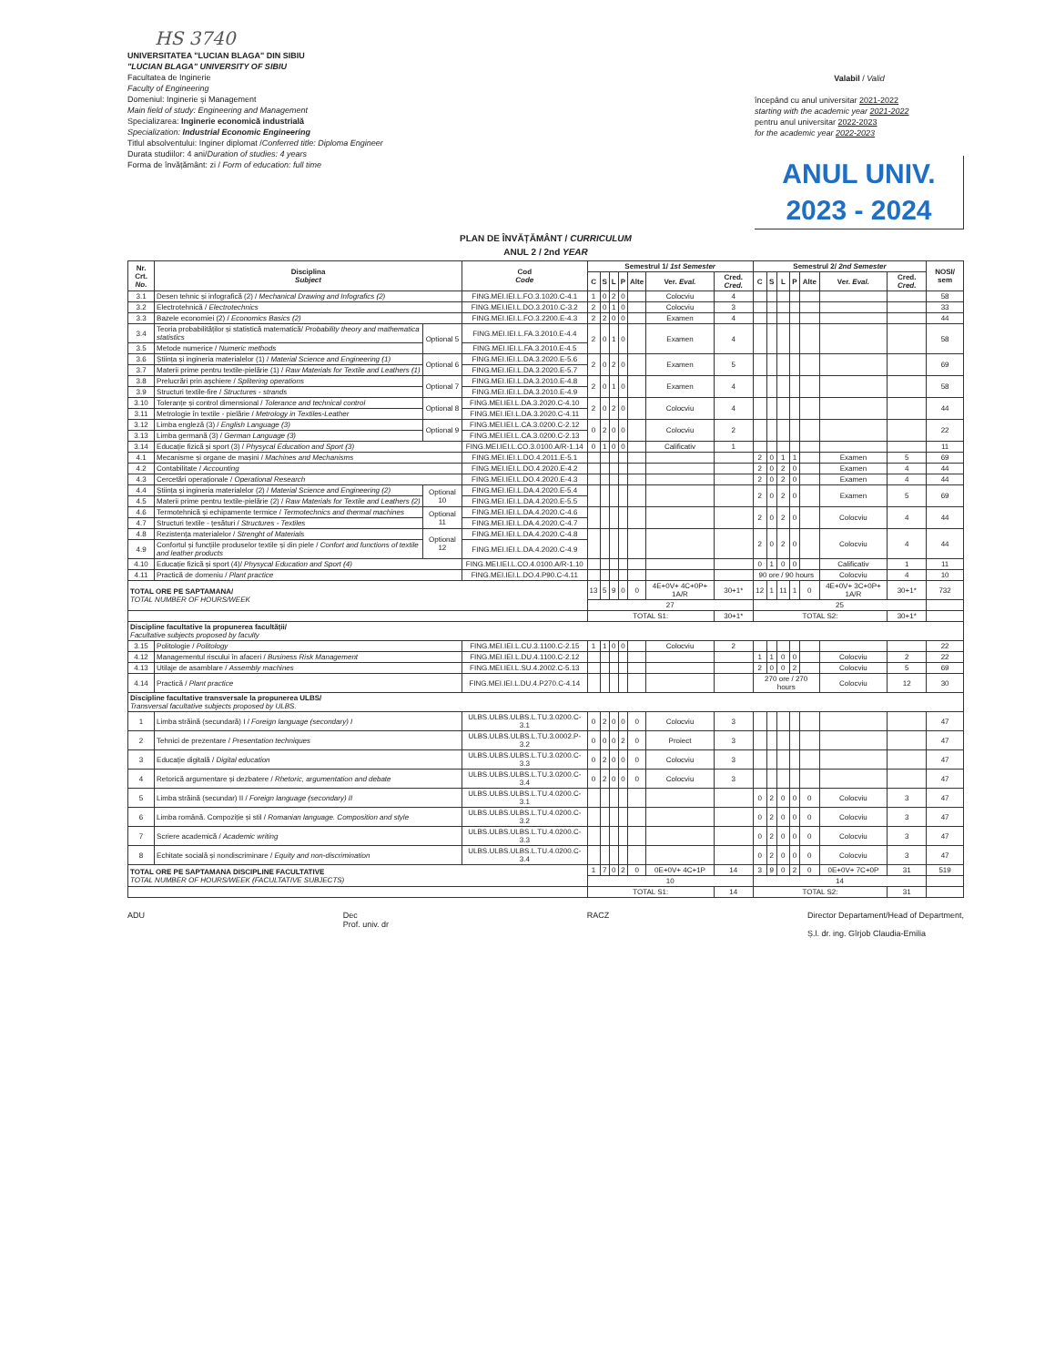HS 3740
UNIVERSITATEA "LUCIAN BLAGA" DIN SIBIU
"LUCIAN BLAGA" UNIVERSITY OF SIBIU
Facultatea de Inginerie
Faculty of Engineering
Domeniul: Inginerie și Management
Main field of study: Engineering and Management
Specializarea: Inginerie economică industrială
Specialization: Industrial Economic Engineering
Titlul absolventului: Inginer diplomat /Conferred title: Diploma Engineer
Durata studiilor: 4 ani/Duration of studies: 4 years
Forma de învățământ: zi / Form of education: full time
Valabil / Valid
începând cu anul universitar 2021-2022
starting with the academic year 2021-2022
pentru anul universitar 2022-2023
for the academic year 2022-2023
ANUL UNIV.
2023 - 2024
PLAN DE ÎNVĂȚĂMÂNT / CURRICULUM
ANUL 2 / 2nd YEAR
| Nr. Crt. No. | Disciplina Subject | | Cod Code | Semestrul 1/ 1st Semester | | | | | | | Semestrul 2/ 2nd Semester | | | | | | | NOSI/ sem |
| --- | --- | --- | --- | --- | --- | --- | --- | --- | --- | --- | --- | --- | --- | --- | --- | --- | --- | --- |
| | | | | C | S | L | P | Alte | Ver. Eval. | Cred. Cred. | C | S | L | P | Alte | Ver. Eval. | Cred. Cred. | |
| 3.1 | Desen tehnic și infografică (2) / Mechanical Drawing and Infografics (2) | | FING.MEI.IEI.L.FO.3.1020.C-4.1 | 1 | 0 | 2 | 0 | | Colocviu | 4 | | | | | | | | 58 |
| 3.2 | Electrotehnică / Electrotechnics | | FING.MEI.IEI.L.DO.3.2010.C-3.2 | 2 | 0 | 1 | 0 | | Colocviu | 3 | | | | | | | | 33 |
| 3.3 | Bazele economiei (2) / Economics Basics (2) | | FING.MEI.IEI.L.FO.3.2200.E-4.3 | 2 | 2 | 0 | 0 | | Examen | 4 | | | | | | | | 44 |
| 3.4 | Teoria probabilităților și statistică matematică/ Probability theory and mathematica statistics | Optional 5 | FING.MEI.IEI.L.FA.3.2010.E-4.4 | 2 | 0 | 1 | 0 | | Examen | 4 | | | | | | | | 58 |
| 3.5 | Metode numerice / Numeric methods | | FING.MEI.IEI.L.FA.3.2010.E-4.5 | | | | | | | | | | | | | | | |
| 3.6 | Știința și ingineria materialelor (1) / Material Science and Engineering (1) | Optional 6 | FING.MEI.IEI.L.DA.3.2020.E-5.6 | 2 | 0 | 2 | 0 | | Examen | 5 | | | | | | | | 69 |
| 3.7 | Materii prime pentru textile-pielărie (1) / Raw Materials for Textile and Leathers (1) | | FING.MEI.IEI.L.DA.3.2020.E-5.7 | | | | | | | | | | | | | | | |
| 3.8 | Prelucrări prin așchiere / Splitering operations | Optional 7 | FING.MEI.IEI.L.DA.3.2010.E-4.8 | 2 | 0 | 1 | 0 | | Examen | 4 | | | | | | | | 58 |
| 3.9 | Structuri textile-fire / Structures - strands | | FING.MEI.IEI.L.DA.3.2010.E-4.9 | | | | | | | | | | | | | | | |
| 3.10 | Toleranțe și control dimensional / Tolerance and technical control | Optional 8 | FING.MEI.IEI.L.DA.3.2020.C-4.10 | 2 | 0 | 2 | 0 | | Colocviu | 4 | | | | | | | | 44 |
| 3.11 | Metrologie în textile - pielărie / Metrology in Textiles-Leather | | FING.MEI.IEI.L.DA.3.2020.C-4.11 | | | | | | | | | | | | | | | |
| 3.12 | Limba engleză (3) / English Language (3) | Optional 9 | FING.MEI.IEI.L.CA.3.0200.C-2.12 | 0 | 2 | 0 | 0 | | Colocviu | 2 | | | | | | | | 22 |
| 3.13 | Limba germană (3) / German Language (3) | | FING.MEI.IEI.L.CA.3.0200.C-2.13 | | | | | | | | | | | | | | | |
| 3.14 | Educație fizică și sport (3) / Physycal Education and Sport (3) | | FING.MEI.IEI.L.CO.3.0100.A/R-1.14 | 0 | 1 | 0 | 0 | | Calificativ | 1 | | | | | | | | 11 |
| 4.1 | Mecanisme și organe de mașini / Machines and Mechanisms | | FING.MEI.IEI.L.DO.4.2011.E-5.1 | | | | | | | | 2 | 0 | 1 | 1 | | Examen | 5 | 69 |
| 4.2 | Contabilitate / Accounting | | FING.MEI.IEI.L.DO.4.2020.E-4.2 | | | | | | | | 2 | 0 | 2 | 0 | | Examen | 4 | 44 |
| 4.3 | Cercetări operaționale / Operational Research | | FING.MEI.IEI.L.DO.4.2020.E-4.3 | | | | | | | | 2 | 0 | 2 | 0 | | Examen | 4 | 44 |
| 4.4 | Știința și ingineria materialelor (2) / Material Science and Engineering (2) | Optional 10 | FING.MEI.IEI.L.DA.4.2020.E-5.4 | | | | | | | | 2 | 0 | 2 | 0 | | Examen | 5 | 69 |
| 4.5 | Materii prime pentru textile-pielărie (2) / Raw Materials for Textile and Leathers (2) | | FING.MEI.IEI.L.DA.4.2020.E-5.5 | | | | | | | | | | | | | | | |
| 4.6 | Termotehnică și echipamente termice / Termotechnics and thermal machines | Optional 11 | FING.MEI.IEI.L.DA.4.2020.C-4.6 | | | | | | | | 2 | 0 | 2 | 0 | | Colocviu | 4 | 44 |
| 4.7 | Structuri textile - țesături / Structures - Textiles | | FING.MEI.IEI.L.DA.4.2020.C-4.7 | | | | | | | | | | | | | | | |
| 4.8 | Rezistența materialelor / Strenght of Materials | Optional 12 | FING.MEI.IEI.L.DA.4.2020.C-4.8 | | | | | | | | 2 | 0 | 2 | 0 | | Colocviu | 4 | 44 |
| 4.9 | Confortul și funcțiile produselor textile și din piele / Confort and functions of textile and leather products | | FING.MEI.IEI.L.DA.4.2020.C-4.9 | | | | | | | | | | | | | | | |
| 4.10 | Educație fizică și sport (4)/ Physycal Education and Sport (4) | | FING.MEI.IEI.L.CO.4.0100.A/R-1.10 | | | | | | | | 0 | 1 | 0 | 0 | | Calificativ | 1 | 11 |
| 4.11 | Practică de domeniu / Plant practice | | FING.MEI.IEI.L.DO.4.P90.C-4.11 | | | | | | | | 90 ore / 90 hours | | | | | Colocviu | 4 | 10 |
| TOTAL ORE PE SAPTAMANA/ TOTAL NUMBER OF HOURS/WEEK | | | | 13 | 5 | 9 | 0 | 0 | 4E+0V+ 4C+0P+ 1A/R | 30+1* | 12 | 1 | 11 | 1 | 0 | 4E+0V+ 3C+0P+ 1A/R | 30+1* | 732 |
| | | | | 27 | | | | | | | 25 | | | | | | | |
| | | | | TOTAL S1: | | | | | | 30+1* | TOTAL S2: | | | | | | 30+1* | |
| Discipline facultative la propunerea facultății/ Facultative subjects proposed by faculty | | | | | | | | | | | | | | | | | | |
| 3.15 | Politologie / Politology | | FING.MEI.IEI.L.CU.3.1100.C-2.15 | 1 | 1 | 0 | 0 | | Colocviu | 2 | | | | | | | | 22 |
| 4.12 | Managementul riscului în afaceri / Business Risk Management | | FING.MEI.IEI.L.DU.4.1100.C-2.12 | | | | | | | | 1 | 1 | 0 | 0 | | Colocviu | 2 | 22 |
| 4.13 | Utilaje de asamblare / Assembly machines | | FING.MEI.IEI.L.SU.4.2002.C-5.13 | | | | | | | | 2 | 0 | 0 | 2 | | Colocviu | 5 | 69 |
| 4.14 | Practică / Plant practice | | FING.MEI.IEI.L.DU.4.P270.C-4.14 | | | | | | | | 270 ore / 270 hours | | | | | Colocviu | 12 | 30 |
| Discipline facultative transversale la propunerea ULBS/ Transversal facultative subjects proposed by ULBS. | | | | | | | | | | | | | | | | | | |
| 1 | Limba străină (secundară) I / Foreign language (secondary) I | | ULBS.ULBS.ULBS.L.TU.3.0200.C-3.1 | 0 | 2 | 0 | 0 | 0 | Colocviu | 3 | | | | | | | | 47 |
| 2 | Tehnici de prezentare / Presentation techniques | | ULBS.ULBS.ULBS.L.TU.3.0002.P-3.2 | 0 | 0 | 0 | 2 | 0 | Proiect | 3 | | | | | | | | 47 |
| 3 | Educație digitală / Digital education | | ULBS.ULBS.ULBS.L.TU.3.0200.C-3.3 | 0 | 2 | 0 | 0 | 0 | Colocviu | 3 | | | | | | | | 47 |
| 4 | Retorică argumentare și dezbatere / Rhetoric, argumentation and debate | | ULBS.ULBS.ULBS.L.TU.3.0200.C-3.4 | 0 | 2 | 0 | 0 | 0 | Colocviu | 3 | | | | | | | | 47 |
| 5 | Limba străină (secundar) II / Foreign language (secondary) II | | ULBS.ULBS.ULBS.L.TU.4.0200.C-3.1 | | | | | | | | 0 | 2 | 0 | 0 | 0 | Colocviu | 3 | 47 |
| 6 | Limba română. Compoziție și stil / Romanian language. Composition and style | | ULBS.ULBS.ULBS.L.TU.4.0200.C-3.2 | | | | | | | | 0 | 2 | 0 | 0 | 0 | Colocviu | 3 | 47 |
| 7 | Scriere academică / Academic writing | | ULBS.ULBS.ULBS.L.TU.4.0200.C-3.3 | | | | | | | | 0 | 2 | 0 | 0 | 0 | Colocviu | 3 | 47 |
| 8 | Echitate socială și nondiscriminare / Equity and non-discrimination | | ULBS.ULBS.ULBS.L.TU.4.0200.C-3.4 | | | | | | | | 0 | 2 | 0 | 0 | 0 | Colocviu | 3 | 47 |
| TOTAL ORE PE SAPTAMANA DISCIPLINE FACULTATIVE TOTAL NUMBER OF HOURS/WEEK (FACULTATIVE SUBJECTS) | | | | 1 | 7 | 0 | 2 | 0 | 0E+0V+ 4C+1P | 14 | 3 | 9 | 0 | 2 | 0 | 0E+0V+ 7C+0P | 31 | 519 |
| | | | | 10 | | | | | | | 14 | | | | | | | |
| | | | | TOTAL S1: | | | | | | 14 | TOTAL S2: | | | | | | 31 | |
ADU Dec
Prof. univ. dr
RACZ Director Departament/Head of Department,
Ș.l. dr. ing. Gîrjob Claudia-Emilia